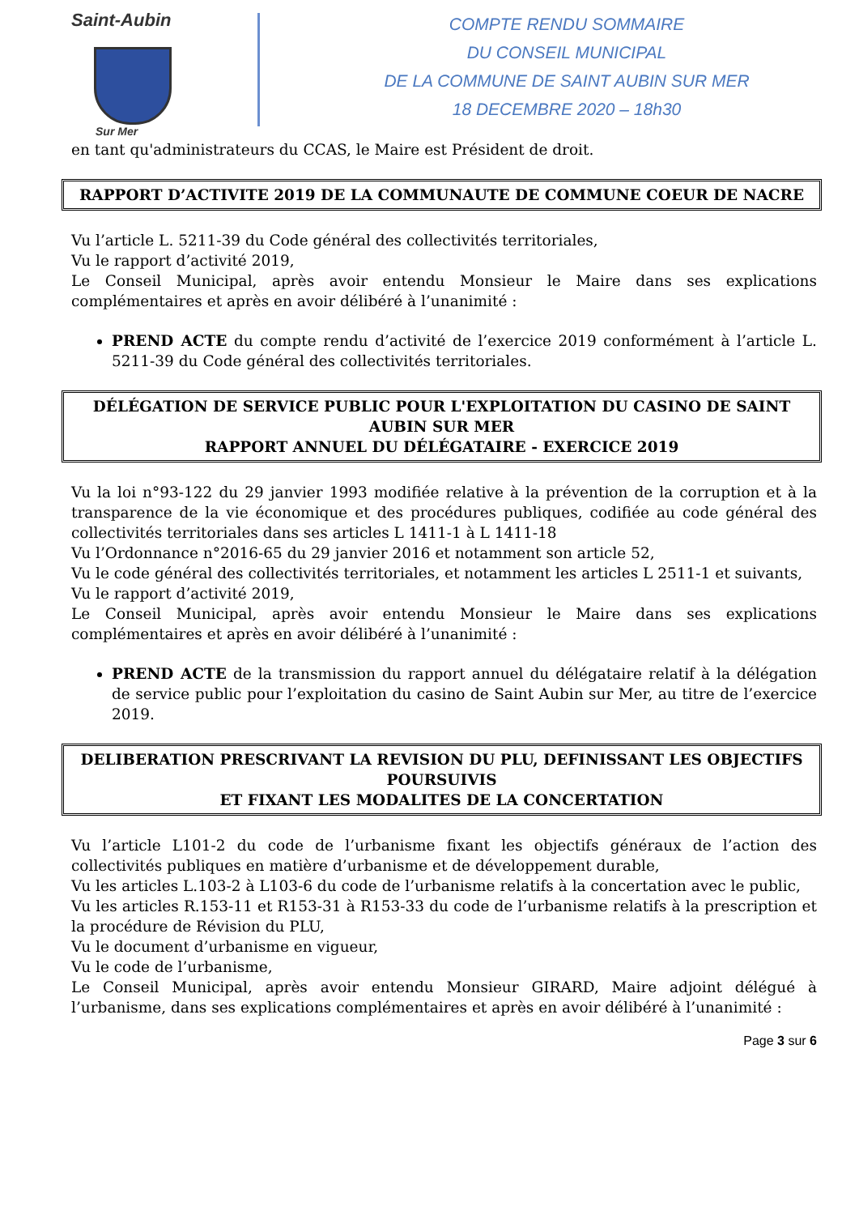Saint-Aubin
Sur Mer
COMPTE RENDU SOMMAIRE
DU CONSEIL MUNICIPAL
DE LA COMMUNE DE SAINT AUBIN SUR MER
18 DECEMBRE 2020 – 18h30
en tant qu'administrateurs du CCAS, le Maire est Président de droit.
RAPPORT D’ACTIVITE 2019 DE LA COMMUNAUTE DE COMMUNE COEUR DE NACRE
Vu l’article L. 5211-39 du Code général des collectivités territoriales,
Vu le rapport d’activité 2019,
Le Conseil Municipal, après avoir entendu Monsieur le Maire dans ses explications complémentaires et après en avoir délibéré à l’unanimité :
PREND ACTE du compte rendu d’activité de l’exercice 2019 conformément à l’article L. 5211-39 du Code général des collectivités territoriales.
DÉLÉGATION DE SERVICE PUBLIC POUR L'EXPLOITATION DU CASINO DE SAINT AUBIN SUR MER
RAPPORT ANNUEL DU DÉLÉGATAIRE - EXERCICE 2019
Vu la loi n°93-122 du 29 janvier 1993 modifiée relative à la prévention de la corruption et à la transparence de la vie économique et des procédures publiques, codifiée au code général des collectivités territoriales dans ses articles L 1411-1 à L 1411-18
Vu l’Ordonnance n°2016-65 du 29 janvier 2016 et notamment son article 52,
Vu le code général des collectivités territoriales, et notamment les articles L 2511-1 et suivants,
Vu le rapport d’activité 2019,
Le Conseil Municipal, après avoir entendu Monsieur le Maire dans ses explications complémentaires et après en avoir délibéré à l’unanimité :
PREND ACTE de la transmission du rapport annuel du délégataire relatif à la délégation de service public pour l’exploitation du casino de Saint Aubin sur Mer, au titre de l’exercice 2019.
DELIBERATION PRESCRIVANT LA REVISION DU PLU, DEFINISSANT LES OBJECTIFS POURSUIVIS
ET FIXANT LES MODALITES DE LA CONCERTATION
Vu l’article L101-2 du code de l’urbanisme fixant les objectifs généraux de l’action des collectivités publiques en matière d’urbanisme et de développement durable,
Vu les articles L.103-2 à L103-6 du code de l’urbanisme relatifs à la concertation avec le public,
Vu les articles R.153-11 et R153-31 à R153-33 du code de l’urbanisme relatifs à la prescription et la procédure de Révision du PLU,
Vu le document d’urbanisme en vigueur,
Vu le code de l’urbanisme,
Le Conseil Municipal, après avoir entendu Monsieur GIRARD, Maire adjoint délégué à l’urbanisme, dans ses explications complémentaires et après en avoir délibéré à l’unanimité :
Page 3 sur 6